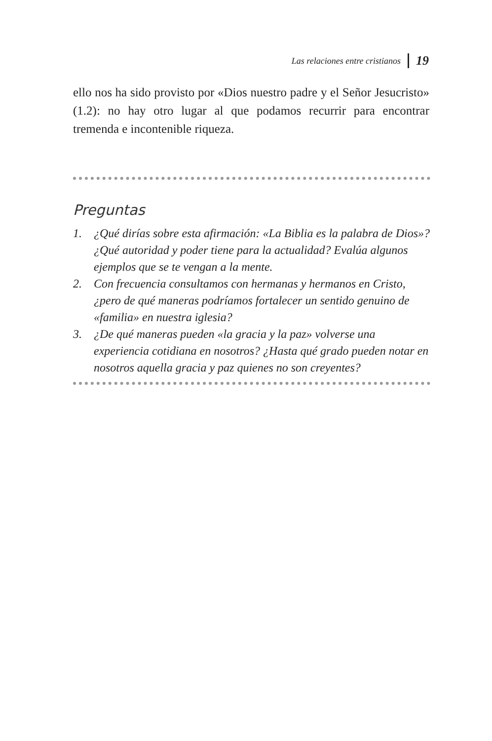Las relaciones entre cristianos 19
ello nos ha sido provisto por «Dios nuestro padre y el Señor Jesucristo» (1.2): no hay otro lugar al que podamos recurrir para encontrar tremenda e incontenible riqueza.
Preguntas
1. ¿Qué dirías sobre esta afirmación: «La Biblia es la palabra de Dios»? ¿Qué autoridad y poder tiene para la actualidad? Evalúa algunos ejemplos que se te vengan a la mente.
2. Con frecuencia consultamos con hermanas y hermanos en Cristo, ¿pero de qué maneras podríamos fortalecer un sentido genuino de «familia» en nuestra iglesia?
3. ¿De qué maneras pueden «la gracia y la paz» volverse una experiencia cotidiana en nosotros? ¿Hasta qué grado pueden notar en nosotros aquella gracia y paz quienes no son creyentes?